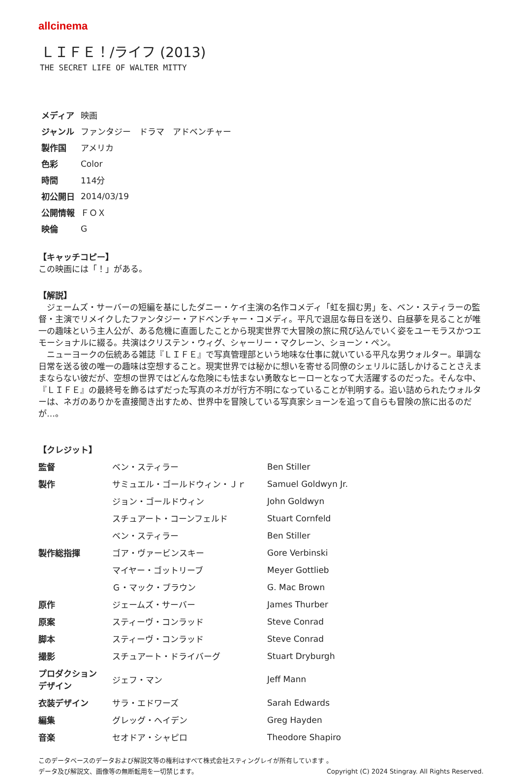allcinema
ＬＩＦＥ！/ライフ (2013)
THE SECRET LIFE OF WALTER MITTY
| メディア | 映画 |
| ジャンル | ファンタジー ドラマ アドベンチャー |
| 製作国 | アメリカ |
| 色彩 | Color |
| 時間 | 114分 |
| 初公開日 | 2014/03/19 |
| 公開情報 | ＦＯＸ |
| 映倫 | G |
【キャッチコピー】
この映画には「！」がある。
【解説】
　ジェームズ・サーバーの短編を基にしたダニー・ケイ主演の名作コメディ「虹を掴む男」を、ベン・スティラーの監督・主演でリメイクしたファンタジー・アドベンチャー・コメディ。平凡で退屈な毎日を送り、白昼夢を見ることが唯一の趣味という主人公が、ある危機に直面したことから現実世界で大冒険の旅に飛び込んでいく姿をユーモラスかつエモーショナルに綴る。共演はクリステン・ウィグ、シャーリー・マクレーン、ショーン・ペン。
　ニューヨークの伝統ある雑誌『ＬＩＦＥ』で写真管理部という地味な仕事に就いている平凡な男ウォルター。単調な日常を送る彼の唯一の趣味は空想すること。現実世界では秘かに想いを寄せる同僚のシェリルに話しかけることさえままならない彼だが、空想の世界ではどんな危険にも怯まない勇敢なヒーローとなって大活躍するのだった。そんな中、『ＬＩＦＥ』の最終号を飾るはずだった写真のネガが行方不明になっていることが判明する。追い詰められたウォルターは、ネガのありかを直接聞き出すため、世界中を冒険している写真家ショーンを追って自らも冒険の旅に出るのだが…。
【クレジット】
| 監督 | ベン・スティラー | Ben Stiller |
| 製作 | サミュエル・ゴールドウィン・Ｊｒ | Samuel Goldwyn Jr. |
| | ジョン・ゴールドウィン | John Goldwyn |
| | スチュアート・コーンフェルド | Stuart Cornfeld |
| | ベン・スティラー | Ben Stiller |
| 製作総指揮 | ゴア・ヴァービンスキー | Gore Verbinski |
| | マイヤー・ゴットリーブ | Meyer Gottlieb |
| | Ｇ・マック・ブラウン | G. Mac Brown |
| 原作 | ジェームズ・サーバー | James Thurber |
| 原案 | スティーヴ・コンラッド | Steve Conrad |
| 脚本 | スティーヴ・コンラッド | Steve Conrad |
| 撮影 | スチュアート・ドライバーグ | Stuart Dryburgh |
| プロダクション デザイン | ジェフ・マン | Jeff Mann |
| 衣装デザイン | サラ・エドワーズ | Sarah Edwards |
| 編集 | グレッグ・ヘイデン | Greg Hayden |
| 音楽 | セオドア・シャピロ | Theodore Shapiro |
このデータベースのデータおよび解説文等の権利はすべて株式会社スティングレイが所有しています 。
データ及び解説文、画像等の無断転用を一切禁じます。 Copyright (C) 2024 Stingray. All Rights Reserved.